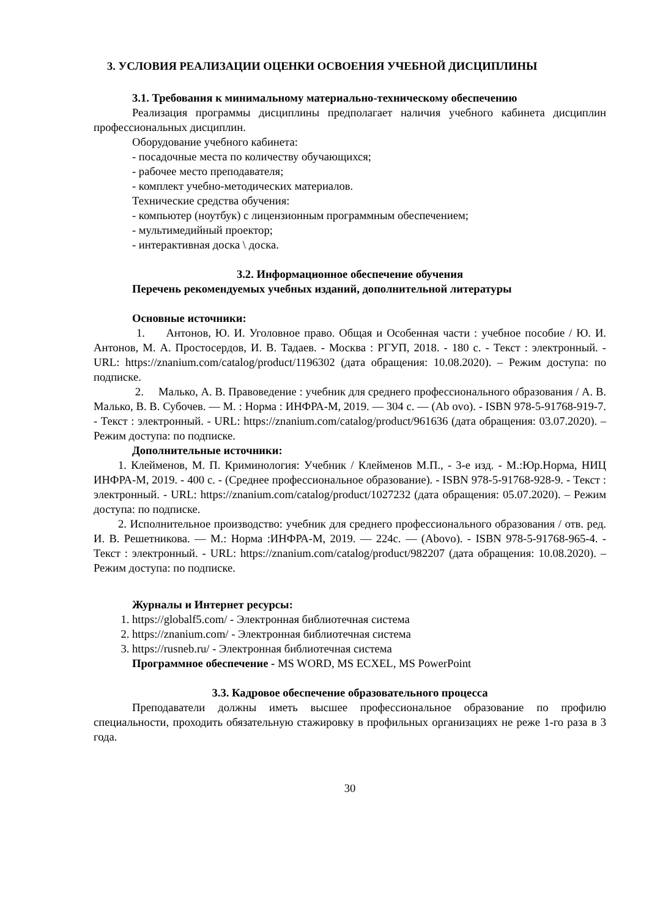3. УСЛОВИЯ РЕАЛИЗАЦИИ ОЦЕНКИ ОСВОЕНИЯ УЧЕБНОЙ ДИСЦИПЛИНЫ
3.1. Требования к минимальному материально-техническому обеспечению
Реализация программы дисциплины предполагает наличия учебного кабинета дисциплин профессиональных дисциплин.
Оборудование учебного кабинета:
- посадочные места по количеству обучающихся;
- рабочее место преподавателя;
- комплект учебно-методических материалов.
Технические средства обучения:
- компьютер (ноутбук) с лицензионным программным обеспечением;
- мультимедийный проектор;
- интерактивная доска \ доска.
3.2. Информационное обеспечение обучения
Перечень рекомендуемых учебных изданий, дополнительной литературы
Основные источники:
1. Антонов, Ю. И. Уголовное право. Общая и Особенная части : учебное пособие / Ю. И. Антонов, М. А. Простосердов, И. В. Тадаев. - Москва : РГУП, 2018. - 180 с. - Текст : электронный. - URL: https://znanium.com/catalog/product/1196302 (дата обращения: 10.08.2020). – Режим доступа: по подписке.
2. Малько, А. В. Правоведение : учебник для среднего профессионального образования / А. В. Малько, В. В. Субочев. — М. : Норма : ИНФРА-М, 2019. — 304 с. — (Ab ovo). - ISBN 978-5-91768-919-7. - Текст : электронный. - URL: https://znanium.com/catalog/product/961636 (дата обращения: 03.07.2020). – Режим доступа: по подписке.
Дополнительные источники:
1. Клейменов, М. П. Криминология: Учебник / Клейменов М.П., - 3-е изд. - М.:Юр.Норма, НИЦ ИНФРА-М, 2019. - 400 с. - (Среднее профессиональное образование). - ISBN 978-5-91768-928-9. - Текст : электронный. - URL: https://znanium.com/catalog/product/1027232 (дата обращения: 05.07.2020). – Режим доступа: по подписке.
2. Исполнительное производство: учебник для среднего профессионального образования / отв. ред. И. В. Решетникова. — М.: Норма :ИНФРА-М, 2019. — 224с. — (Abovo). - ISBN 978-5-91768-965-4. - Текст : электронный. - URL: https://znanium.com/catalog/product/982207 (дата обращения: 10.08.2020). – Режим доступа: по подписке.
Журналы и Интернет ресурсы:
1. https://globalf5.com/ - Электронная библиотечная система
2. https://znanium.com/ - Электронная библиотечная система
3. https://rusneb.ru/ - Электронная библиотечная система
Программное обеспечение - MS WORD, MS ECXEL, MS PowerPoint
3.3. Кадровое обеспечение образовательного процесса
Преподаватели должны иметь высшее профессиональное образование по профилю специальности, проходить обязательную стажировку в профильных организациях не реже 1-го раза в 3 года.
30